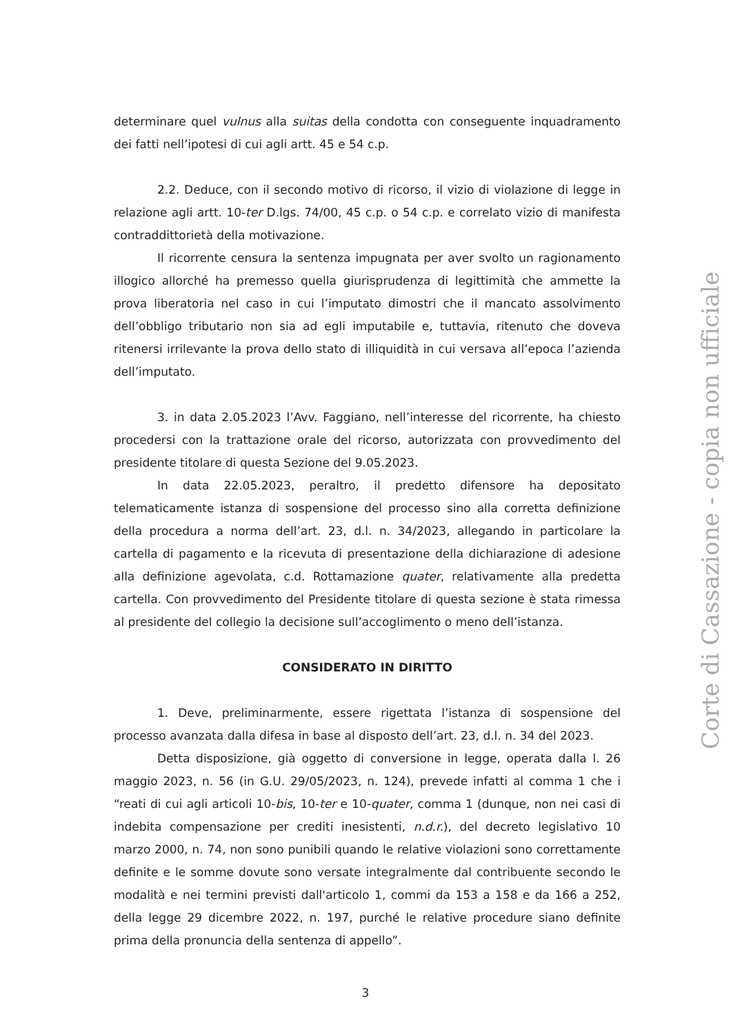determinare quel vulnus alla suitas della condotta con conseguente inquadramento dei fatti nell’ipotesi di cui agli artt. 45 e 54 c.p.
2.2. Deduce, con il secondo motivo di ricorso, il vizio di violazione di legge in relazione agli artt. 10-ter D.lgs. 74/00, 45 c.p. o 54 c.p. e correlato vizio di manifesta contraddittorietà della motivazione.
Il ricorrente censura la sentenza impugnata per aver svolto un ragionamento illogico allorché ha premesso quella giurisprudenza di legittimità che ammette la prova liberatoria nel caso in cui l’imputato dimostri che il mancato assolvimento dell’obbligo tributario non sia ad egli imputabile e, tuttavia, ritenuto che doveva ritenersi irrilevante la prova dello stato di illiquidità in cui versava all’epoca l’azienda dell’imputato.
3. in data 2.05.2023 l’Avv. Faggiano, nell’interesse del ricorrente, ha chiesto procedersi con la trattazione orale del ricorso, autorizzata con provvedimento del presidente titolare di questa Sezione del 9.05.2023.
In data 22.05.2023, peraltro, il predetto difensore ha depositato telematicamente istanza di sospensione del processo sino alla corretta definizione della procedura a norma dell’art. 23, d.l. n. 34/2023, allegando in particolare la cartella di pagamento e la ricevuta di presentazione della dichiarazione di adesione alla definizione agevolata, c.d. Rottamazione quater, relativamente alla predetta cartella. Con provvedimento del Presidente titolare di questa sezione è stata rimessa al presidente del collegio la decisione sull’accoglimento o meno dell’istanza.
CONSIDERATO IN DIRITTO
1. Deve, preliminarmente, essere rigettata l’istanza di sospensione del processo avanzata dalla difesa in base al disposto dell’art. 23, d.l. n. 34 del 2023.
Detta disposizione, già oggetto di conversione in legge, operata dalla l. 26 maggio 2023, n. 56 (in G.U. 29/05/2023, n. 124), prevede infatti al comma 1 che i “reati di cui agli articoli 10-bis, 10-ter e 10-quater, comma 1 (dunque, non nei casi di indebita compensazione per crediti inesistenti, n.d.r.), del decreto legislativo 10 marzo 2000, n. 74, non sono punibili quando le relative violazioni sono correttamente definite e le somme dovute sono versate integralmente dal contribuente secondo le modalità e nei termini previsti dall'articolo 1, commi da 153 a 158 e da 166 a 252, della legge 29 dicembre 2022, n. 197, purché le relative procedure siano definite prima della pronuncia della sentenza di appello”.
3
Corte di Cassazione - copia non ufficiale